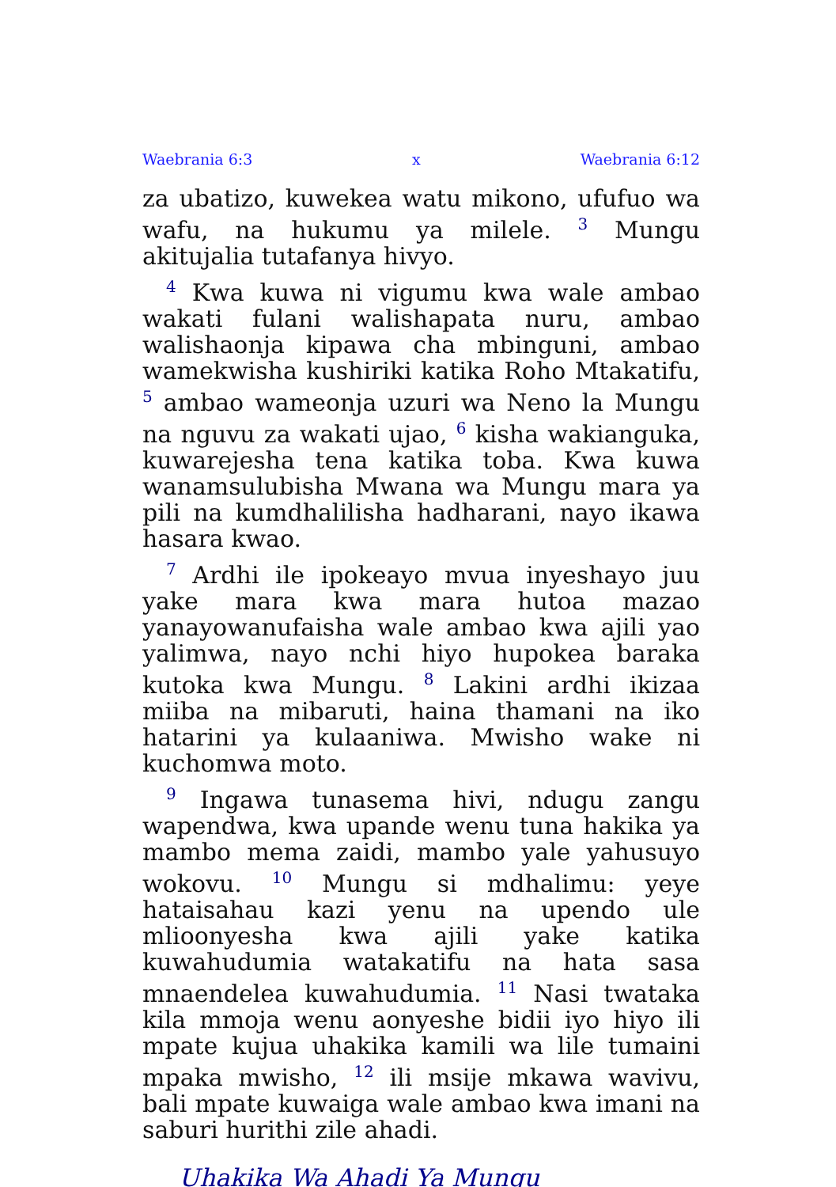Waebrania 6:3 x Waebrania 6:12
za ubatizo, kuwekea watu mikono, ufufuo wa wafu, na hukumu ya milele. <sup>3</sup> Mungu akitujalia tutafanya hivyo.
<sup>4</sup> Kwa kuwa ni vigumu kwa wale ambao wakati fulani walishapata nuru, ambao walishaonja kipawa cha mbinguni, ambao wamekwisha kushiriki katika Roho Mtakatifu, <sup>5</sup> ambao wameonja uzuri wa Neno la Mungu na nguvu za wakati ujao, <sup>6</sup> kisha wakianguka, kuwarejesha tena katika toba. Kwa kuwa wanamsulubisha Mwana wa Mungu mara ya pili na kumdhalilisha hadharani, nayo ikawa hasara kwao.
<sup>7</sup> Ardhi ile ipokeayo mvua inyeshayo juu yake mara kwa mara hutoa mazao yanayowanufaisha wale ambao kwa ajili yao yalimwa, nayo nchi hiyo hupokea baraka kutoka kwa Mungu. <sup>8</sup> Lakini ardhi ikizaa miiba na mibaruti, haina thamani na iko hatarini ya kulaaniwa. Mwisho wake ni kuchomwa moto.
<sup>9</sup> Ingawa tunasema hivi, ndugu zangu wapendwa, kwa upande wenu tuna hakika ya mambo mema zaidi, mambo yale yahusuyo wokovu. <sup>10</sup> Mungu si mdhalimu: yeye hataisahau kazi yenu na upendo ule mlioonyesha kwa ajili yake katika kuwahudumia watakatifu na hata sasa mnaendelea kuwahudumia. <sup>11</sup> Nasi twataka kila mmoja wenu aonyeshe bidii iyo hiyo ili mpate kujua uhakika kamili wa lile tumaini mpaka mwisho, <sup>12</sup> ili msije mkawa wavivu, bali mpate kuwaiga wale ambao kwa imani na saburi hurithi zile ahadi.
Uhakika Wa Ahadi Ya Mungu